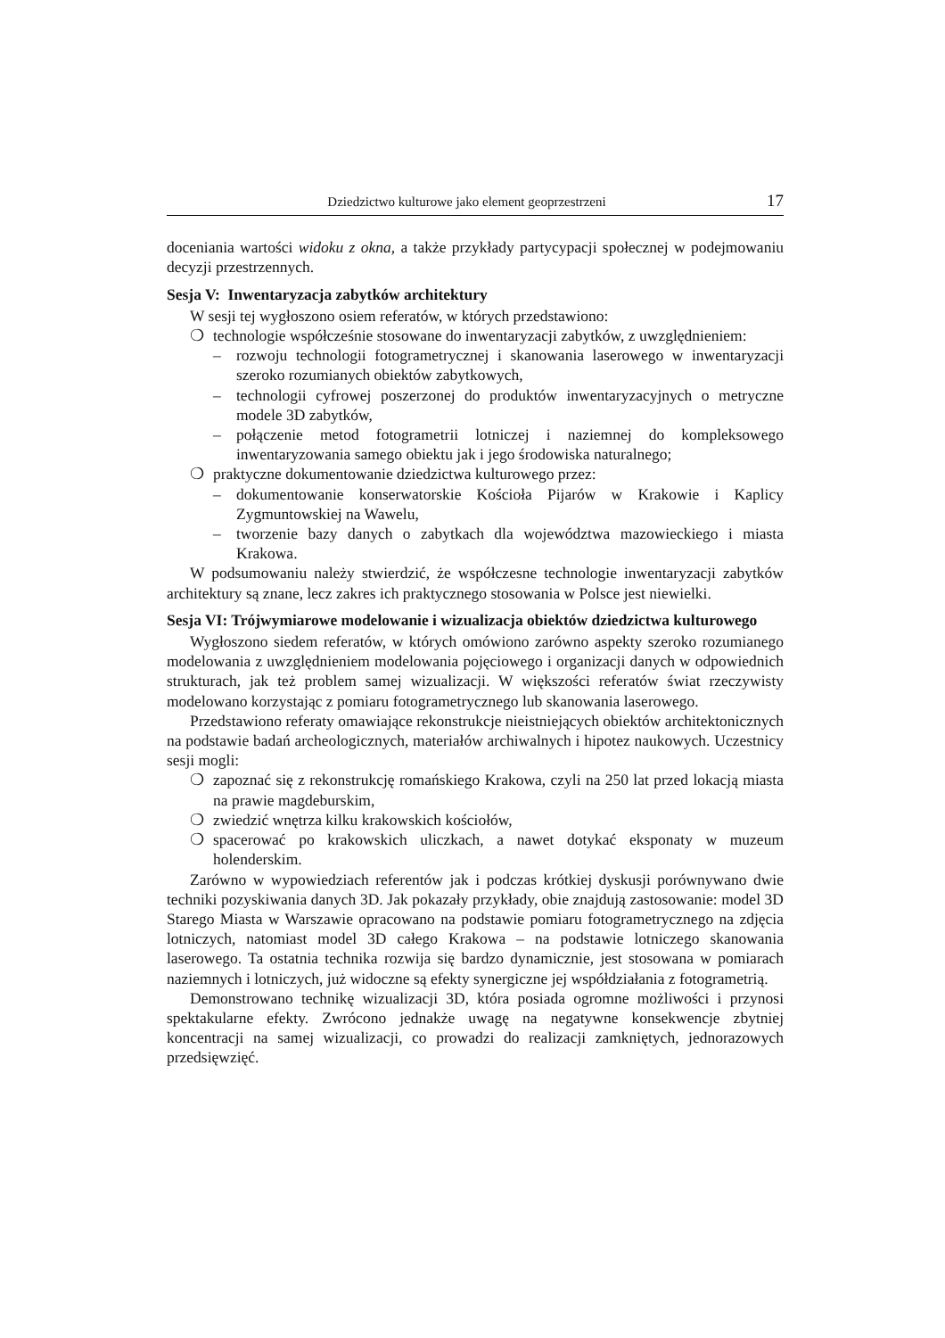Dziedzictwo kulturowe jako element geoprzestrzeni 17
doceniania wartości widoku z okna, a także przykłady partycypacji społecznej w podejmowaniu decyzji przestrzennych.
Sesja V: Inwentaryzacja zabytków architektury
W sesji tej wygłoszono osiem referatów, w których przedstawiono:
❍ technologie współcześnie stosowane do inwentaryzacji zabytków, z uwzględnieniem:
– rozwoju technologii fotogrametrycznej i skanowania laserowego w inwentaryzacji szeroko rozumianych obiektów zabytkowych,
– technologii cyfrowej poszerzonej do produktów inwentaryzacyjnych o metryczne modele 3D zabytków,
– połączenie metod fotogrametrii lotniczej i naziemnej do kompleksowego inwentaryzowania samego obiektu jak i jego środowiska naturalnego;
❍ praktyczne dokumentowanie dziedzictwa kulturowego przez:
– dokumentowanie konserwatorskie Kościoła Pijarów w Krakowie i Kaplicy Zygmuntowskiej na Wawelu,
– tworzenie bazy danych o zabytkach dla województwa mazowieckiego i miasta Krakowa.
W podsumowaniu należy stwierdzić, że współczesne technologie inwentaryzacji zabytków architektury są znane, lecz zakres ich praktycznego stosowania w Polsce jest niewielki.
Sesja VI: Trójwymiarowe modelowanie i wizualizacja obiektów dziedzictwa kulturowego
Wygłoszono siedem referatów, w których omówiono zarówno aspekty szeroko rozumianego modelowania z uwzględnieniem modelowania pojęciowego i organizacji danych w odpowiednich strukturach, jak też problem samej wizualizacji. W większości referatów świat rzeczywisty modelowano korzystając z pomiaru fotogrametrycznego lub skanowania laserowego.
Przedstawiono referaty omawiające rekonstrukcje nieistniejących obiektów architektonicznych na podstawie badań archeologicznych, materiałów archiwalnych i hipotez naukowych. Uczestnicy sesji mogli:
❍ zapoznać się z rekonstrukcję romańskiego Krakowa, czyli na 250 lat przed lokacją miasta na prawie magdeburskim,
❍ zwiedzić wnętrza kilku krakowskich kościołów,
❍ spacerować po krakowskich uliczkach, a nawet dotykać eksponaty w muzeum holenderskim.
Zarówno w wypowiedziach referentów jak i podczas krótkiej dyskusji porównywano dwie techniki pozyskiwania danych 3D. Jak pokazały przykłady, obie znajdują zastosowanie: model 3D Starego Miasta w Warszawie opracowano na podstawie pomiaru fotogrametrycznego na zdjęcia lotniczych, natomiast model 3D całego Krakowa – na podstawie lotniczego skanowania laserowego. Ta ostatnia technika rozwija się bardzo dynamicznie, jest stosowana w pomiarach naziemnych i lotniczych, już widoczne są efekty synergiczne jej współdziałania z fotogrametrią.
Demonstrowano technikę wizualizacji 3D, która posiada ogromne możliwości i przynosi spektakularne efekty. Zwrócono jednakże uwagę na negatywne konsekwencje zbytniej koncentracji na samej wizualizacji, co prowadzi do realizacji zamkniętych, jednorazowych przedsięwzięć.